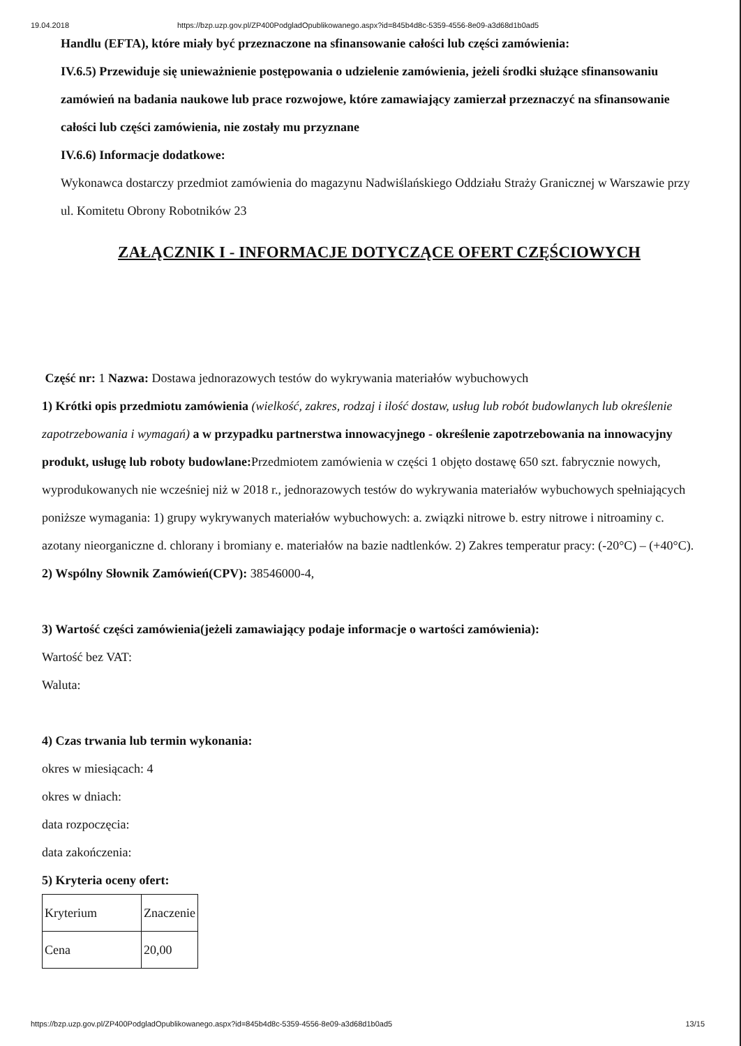19.04.2018 https://bzp.uzp.gov.pl/ZP400PodgladOpublikowanego.aspx?id=845b4d8c-5359-4556-8e09-a3d68d1b0ad5
Handlu (EFTA), które miały być przeznaczone na sfinansowanie całości lub części zamówienia:
IV.6.5) Przewiduje się unieważnienie postępowania o udzielenie zamówienia, jeżeli środki służące sfinansowaniu zamówień na badania naukowe lub prace rozwojowe, które zamawiający zamierzał przeznaczyć na sfinansowanie całości lub części zamówienia, nie zostały mu przyznane
IV.6.6) Informacje dodatkowe:
Wykonawca dostarczy przedmiot zamówienia do magazynu Nadwiślańskiego Oddziału Straży Granicznej w Warszawie przy ul. Komitetu Obrony Robotników 23
ZAŁĄCZNIK I - INFORMACJE DOTYCZĄCE OFERT CZĘŚCIOWYCH
Część nr: 1 Nazwa: Dostawa jednorazowych testów do wykrywania materiałów wybuchowych
1) Krótki opis przedmiotu zamówienia (wielkość, zakres, rodzaj i ilość dostaw, usług lub robót budowlanych lub określenie zapotrzebowania i wymagań) a w przypadku partnerstwa innowacyjnego - określenie zapotrzebowania na innowacyjny produkt, usługę lub roboty budowlane: Przedmiotem zamówienia w części 1 objęto dostawę 650 szt. fabrycznie nowych, wyprodukowanych nie wcześniej niż w 2018 r., jednorazowych testów do wykrywania materiałów wybuchowych spełniających poniższe wymagania: 1) grupy wykrywanych materiałów wybuchowych: a. związki nitrowe b. estry nitrowe i nitroaminy c. azotany nieorganiczne d. chlorany i bromiany e. materiałów na bazie nadtlenków. 2) Zakres temperatur pracy: (-20°C) – (+40°C).
2) Wspólny Słownik Zamówień(CPV): 38546000-4,
3) Wartość części zamówienia(jeżeli zamawiający podaje informacje o wartości zamówienia):
Wartość bez VAT:
Waluta:
4) Czas trwania lub termin wykonania:
okres w miesiącach: 4
okres w dniach:
data rozpoczęcia:
data zakończenia:
5) Kryteria oceny ofert:
| Kryterium | Znaczenie |
| Cena | 20,00 |
https://bzp.uzp.gov.pl/ZP400PodgladOpublikowanego.aspx?id=845b4d8c-5359-4556-8e09-a3d68d1b0ad5 13/15